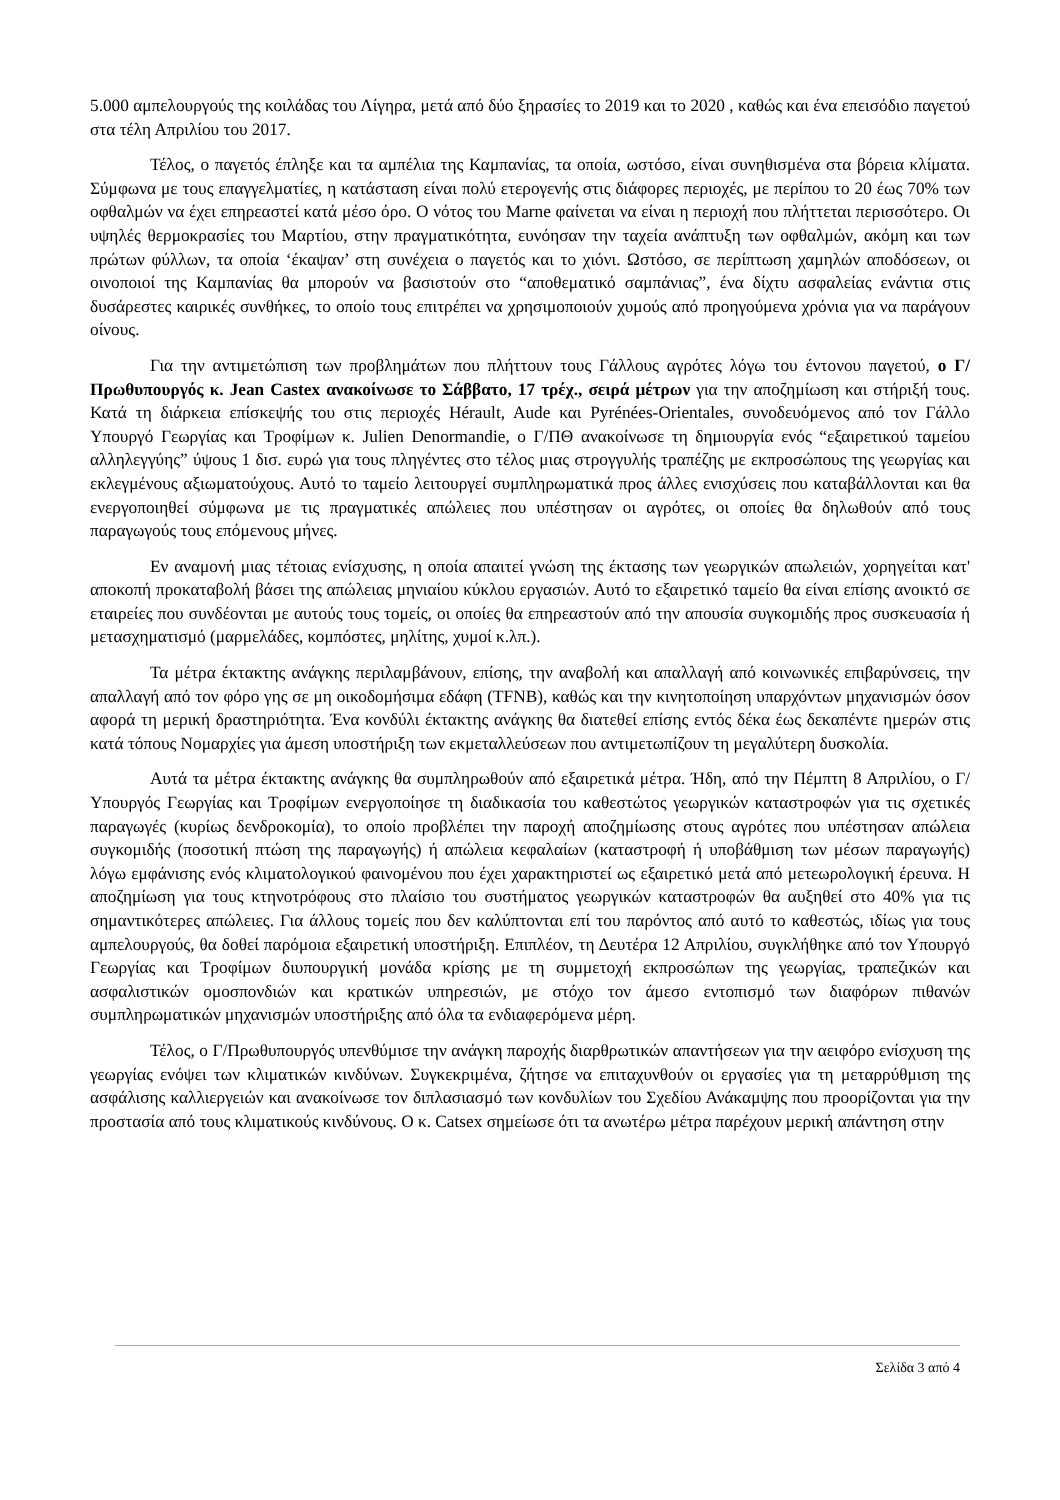5.000 αμπελουργούς της κοιλάδας του Λίγηρα, μετά από δύο ξηρασίες το 2019 και το 2020 , καθώς και ένα επεισόδιο παγετού στα τέλη Απριλίου του 2017.
Τέλος, ο παγετός έπληξε και τα αμπέλια της Καμπανίας, τα οποία, ωστόσο, είναι συνηθισμένα στα βόρεια κλίματα. Σύμφωνα με τους επαγγελματίες, η κατάσταση είναι πολύ ετερογενής στις διάφορες περιοχές, με περίπου το 20 έως 70% των οφθαλμών να έχει επηρεαστεί κατά μέσο όρο. Ο νότος του Marne φαίνεται να είναι η περιοχή που πλήττεται περισσότερο. Οι υψηλές θερμοκρασίες του Μαρτίου, στην πραγματικότητα, ευνόησαν την ταχεία ανάπτυξη των οφθαλμών, ακόμη και των πρώτων φύλλων, τα οποία ‘έκαψαν’ στη συνέχεια ο παγετός και το χιόνι. Ωστόσο, σε περίπτωση χαμηλών αποδόσεων, οι οινοποιοί της Καμπανίας θα μπορούν να βασιστούν στο “αποθεματικό σαμπάνιας”, ένα δίχτυ ασφαλείας ενάντια στις δυσάρεστες καιρικές συνθήκες, το οποίο τους επιτρέπει να χρησιμοποιούν χυμούς από προηγούμενα χρόνια για να παράγουν οίνους.
Για την αντιμετώπιση των προβλημάτων που πλήττουν τους Γάλλους αγρότες λόγω του έντονου παγετού, ο Γ/Πρωθυπουργός κ. Jean Castex ανακοίνωσε το Σάββατο, 17 τρέχ., σειρά μέτρων για την αποζημίωση και στήριξή τους. Κατά τη διάρκεια επίσκεψής του στις περιοχές Hérault, Aude και Pyrénées-Orientales, συνοδευόμενος από τον Γάλλο Υπουργό Γεωργίας και Τροφίμων κ. Julien Denormandie, ο Γ/ΠΘ ανακοίνωσε τη δημιουργία ενός “εξαιρετικού ταμείου αλληλεγγύης” ύψους 1 δισ. ευρώ για τους πληγέντες στο τέλος μιας στρογγυλής τραπέζης με εκπροσώπους της γεωργίας και εκλεγμένους αξιωματούχους. Αυτό το ταμείο λειτουργεί συμπληρωματικά προς άλλες ενισχύσεις που καταβάλλονται και θα ενεργοποιηθεί σύμφωνα με τις πραγματικές απώλειες που υπέστησαν οι αγρότες, οι οποίες θα δηλωθούν από τους παραγωγούς τους επόμενους μήνες.
Εν αναμονή μιας τέτοιας ενίσχυσης, η οποία απαιτεί γνώση της έκτασης των γεωργικών απωλειών, χορηγείται κατ' αποκοπή προκαταβολή βάσει της απώλειας μηνιαίου κύκλου εργασιών. Αυτό το εξαιρετικό ταμείο θα είναι επίσης ανοικτό σε εταιρείες που συνδέονται με αυτούς τους τομείς, οι οποίες θα επηρεαστούν από την απουσία συγκομιδής προς συσκευασία ή μετασχηματισμό (μαρμελάδες, κομπόστες, μηλίτης, χυμοί κ.λπ.).
Τα μέτρα έκτακτης ανάγκης περιλαμβάνουν, επίσης, την αναβολή και απαλλαγή από κοινωνικές επιβαρύνσεις, την απαλλαγή από τον φόρο γης σε μη οικοδομήσιμα εδάφη (TFNB), καθώς και την κινητοποίηση υπαρχόντων μηχανισμών όσον αφορά τη μερική δραστηριότητα. Ένα κονδύλι έκτακτης ανάγκης θα διατεθεί επίσης εντός δέκα έως δεκαπέντε ημερών στις κατά τόπους Νομαρχίες για άμεση υποστήριξη των εκμεταλλεύσεων που αντιμετωπίζουν τη μεγαλύτερη δυσκολία.
Αυτά τα μέτρα έκτακτης ανάγκης θα συμπληρωθούν από εξαιρετικά μέτρα. Ήδη, από την Πέμπτη 8 Απριλίου, ο Γ/Υπουργός Γεωργίας και Τροφίμων ενεργοποίησε τη διαδικασία του καθεστώτος γεωργικών καταστροφών για τις σχετικές παραγωγές (κυρίως δενδροκομία), το οποίο προβλέπει την παροχή αποζημίωσης στους αγρότες που υπέστησαν απώλεια συγκομιδής (ποσοτική πτώση της παραγωγής) ή απώλεια κεφαλαίων (καταστροφή ή υποβάθμιση των μέσων παραγωγής) λόγω εμφάνισης ενός κλιματολογικού φαινομένου που έχει χαρακτηριστεί ως εξαιρετικό μετά από μετεωρολογική έρευνα. Η αποζημίωση για τους κτηνοτρόφους στο πλαίσιο του συστήματος γεωργικών καταστροφών θα αυξηθεί στο 40% για τις σημαντικότερες απώλειες. Για άλλους τομείς που δεν καλύπτονται επί του παρόντος από αυτό το καθεστώς, ιδίως για τους αμπελουργούς, θα δοθεί παρόμοια εξαιρετική υποστήριξη. Επιπλέον, τη Δευτέρα 12 Απριλίου, συγκλήθηκε από τον Υπουργό Γεωργίας και Τροφίμων διυπουργική μονάδα κρίσης με τη συμμετοχή εκπροσώπων της γεωργίας, τραπεζικών και ασφαλιστικών ομοσπονδιών και κρατικών υπηρεσιών, με στόχο τον άμεσο εντοπισμό των διαφόρων πιθανών συμπληρωματικών μηχανισμών υποστήριξης από όλα τα ενδιαφερόμενα μέρη.
Τέλος, ο Γ/Πρωθυπουργός υπενθύμισε την ανάγκη παροχής διαρθρωτικών απαντήσεων για την αειφόρο ενίσχυση της γεωργίας ενόψει των κλιματικών κινδύνων. Συγκεκριμένα, ζήτησε να επιταχυνθούν οι εργασίες για τη μεταρρύθμιση της ασφάλισης καλλιεργειών και ανακοίνωσε τον διπλασιασμό των κονδυλίων του Σχεδίου Ανάκαμψης που προορίζονται για την προστασία από τους κλιματικούς κινδύνους. Ο κ. Catsex σημείωσε ότι τα ανωτέρω μέτρα παρέχουν μερική απάντηση στην
Σελίδα 3 από 4